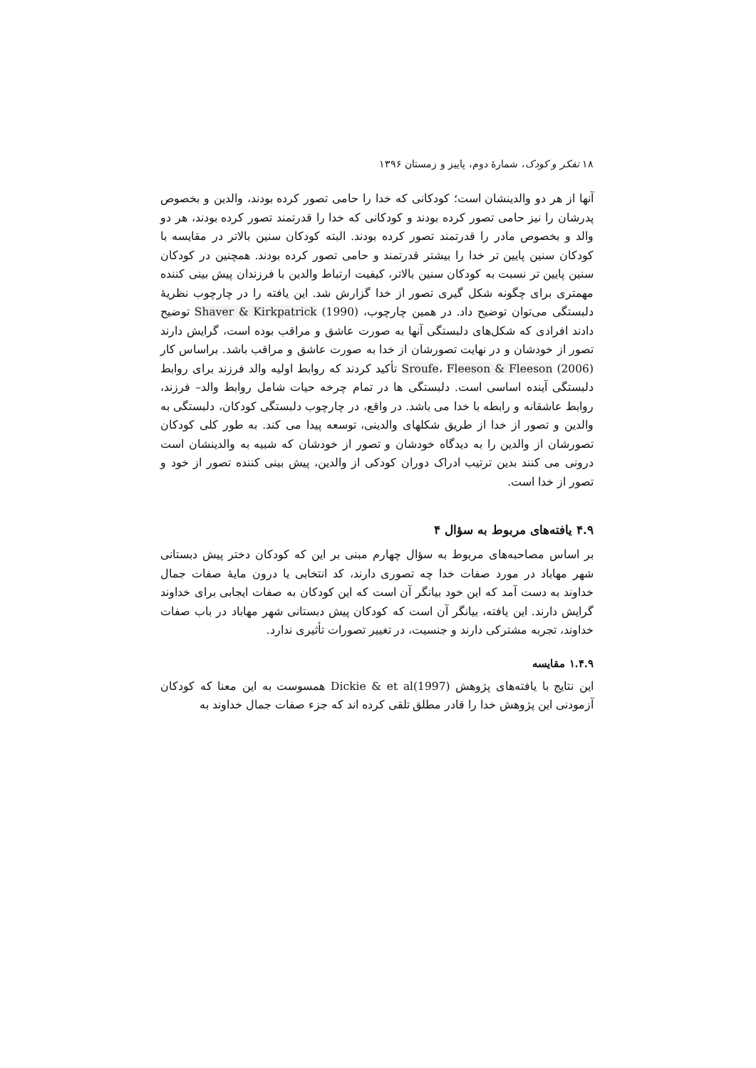۱۸ تفکر و کودک، شمارهٔ دوم، پاییز و زمستان ۱۳۹۶
آنها از هر دو والدینشان است؛ کودکانی که خدا را حامی تصور کرده بودند، والدین و بخصوص پدرشان را نیز حامی تصور کرده بودند و کودکانی که خدا را قدرتمند تصور کرده بودند، هر دو والد و بخصوص مادر را قدرتمند تصور کرده بودند. البته کودکان سنین بالاتر در مقایسه با کودکان سنین پایین تر خدا را بیشتر قدرتمند و حامی تصور کرده بودند. همچنین در کودکان سنین پایین تر نسبت به کودکان سنین بالاتر، کیفیت ارتباط والدین با فرزندان پیش بینی کننده مهمتری برای چگونه شکل گیری تصور از خدا گزارش شد. این یافته را در چارچوب نظریهٔ دلبستگی می‌توان توضیح داد. در همین چارچوب، Shaver & Kirkpatrick (1990) توضیح دادند افرادی که شکل‌های دلبستگی آنها به صورت عاشق و مراقب بوده است، گرایش دارند تصور از خودشان و در نهایت تصورشان از خدا به صورت عاشق و مراقب باشد. براساس کار Sroufe، Fleeson & Fleeson (2006) تأکید کردند که روابط اولیه والد فرزند برای روابط دلبستگی آینده اساسی است. دلبستگی ها در تمام چرخه حیات شامل روابط والد– فرزند، روابط عاشقانه و رابطه با خدا می باشد. در واقع، در چارچوب دلبستگی کودکان، دلبستگی به والدین و تصور از خدا از طریق شکلهای والدینی، توسعه پیدا می کند. به طور کلی کودکان تصورشان از والدین را به دیدگاه خودشان و تصور از خودشان که شبیه به والدینشان است درونی می کنند بدین ترتیب ادراک دوران کودکی از والدین، پیش بینی کننده تصور از خود و تصور از خدا است.
۴.۹ یافته‌های مربوط به سؤال ۴
بر اساس مصاحبه‌های مربوط به سؤال چهارم مبنی بر این که کودکان دختر پیش دبستانی شهر مهاباد در مورد صفات خدا چه تصوری دارند، کد انتخابی یا درون مایهٔ صفات جمال خداوند به دست آمد که این خود بیانگر آن است که این کودکان به صفات ایجابی برای خداوند گرایش دارند. این یافته، بیانگر آن است که کودکان پیش دبستانی شهر مهاباد در باب صفات خداوند، تجربه مشترکی دارند و جنسیت، در تغییر تصورات تأثیری ندارد.
۱.۴.۹ مقایسه
این نتایج با یافته‌های پژوهش Dickie & et al(1997) همسوست به این معنا که کودکان آزمودنی این پژوهش خدا را قادر مطلق تلقی کرده اند که جزء صفات جمال خداوند به